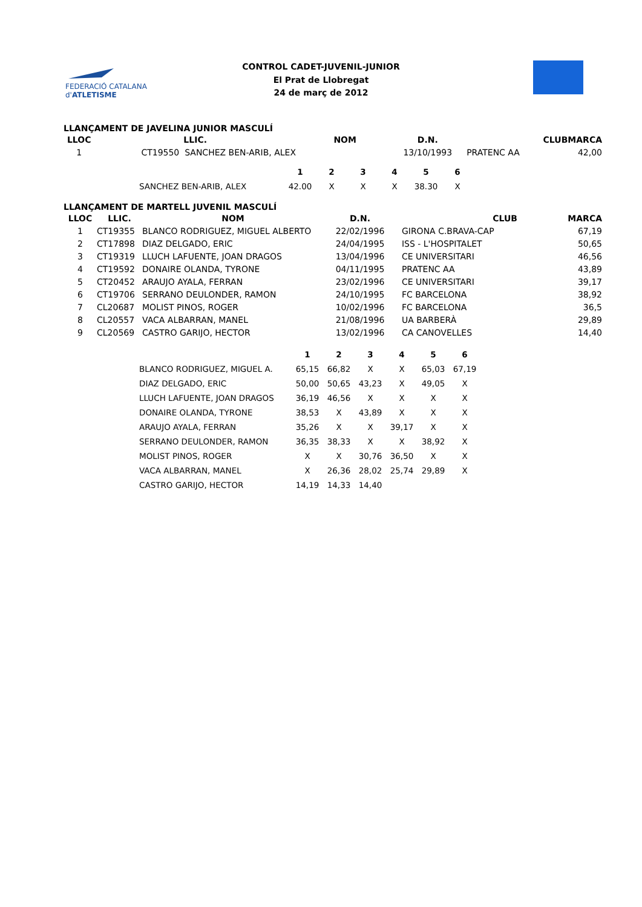FEDERACIÓ CATALANA d'ATLETISME
CONTROL CADET-JUVENIL-JUNIOR
El Prat de Llobregat
24 de març de 2012
LLANÇAMENT DE JAVELINA JUNIOR MASCULÍ
| LLOC | LLIC. | NOM | D.N. | CLUB | MARCA |
| --- | --- | --- | --- | --- | --- |
| 1 | CT19550 SANCHEZ BEN-ARIB, ALEX | | 13/10/1993 | PRATENC AA | 42,00 |
| | 1 | 2 | 3 | 4 | 5 | 6 |
| SANCHEZ BEN-ARIB, ALEX | 42.00 | X | X | X | 38.30 | X |
LLANÇAMENT DE MARTELL JUVENIL MASCULÍ
| LLOC | LLIC. | NOM | D.N. | CLUB | MARCA |
| --- | --- | --- | --- | --- | --- |
| 1 | CT19355 | BLANCO RODRIGUEZ, MIGUEL ALBERTO | 22/02/1996 | GIRONA C.BRAVA-CAP | 67,19 |
| 2 | CT17898 | DIAZ DELGADO, ERIC | 24/04/1995 | ISS - L'HOSPITALET | 50,65 |
| 3 | CT19319 | LLUCH LAFUENTE, JOAN DRAGOS | 13/04/1996 | CE UNIVERSITARI | 46,56 |
| 4 | CT19592 | DONAIRE OLANDA, TYRONE | 04/11/1995 | PRATENC AA | 43,89 |
| 5 | CT20452 | ARAUJO AYALA, FERRAN | 23/02/1996 | CE UNIVERSITARI | 39,17 |
| 6 | CT19706 | SERRANO DEULONDER, RAMON | 24/10/1995 | FC BARCELONA | 38,92 |
| 7 | CL20687 | MOLIST PINOS, ROGER | 10/02/1996 | FC BARCELONA | 36,5 |
| 8 | CL20557 | VACA ALBARRAN, MANEL | 21/08/1996 | UA BARBERÀ | 29,89 |
| 9 | CL20569 | CASTRO GARIJO, HECTOR | 13/02/1996 | CA CANOVELLES | 14,40 |
| | 1 | 2 | 3 | 4 | 5 | 6 |
| BLANCO RODRIGUEZ, MIGUEL A. | 65,15 | 66,82 | X | X | 65,03 | 67,19 |
| DIAZ DELGADO, ERIC | 50,00 | 50,65 | 43,23 | X | 49,05 | X |
| LLUCH LAFUENTE, JOAN DRAGOS | 36,19 | 46,56 | X | X | X | X |
| DONAIRE OLANDA, TYRONE | 38,53 | X | 43,89 | X | X | X |
| ARAUJO AYALA, FERRAN | 35,26 | X | X | 39,17 | X | X |
| SERRANO DEULONDER, RAMON | 36,35 | 38,33 | X | X | 38,92 | X |
| MOLIST PINOS, ROGER | X | X | 30,76 | 36,50 | X | X |
| VACA ALBARRAN, MANEL | X | 26,36 | 28,02 | 25,74 | 29,89 | X |
| CASTRO GARIJO, HECTOR | 14,19 | 14,33 | 14,40 | | | |